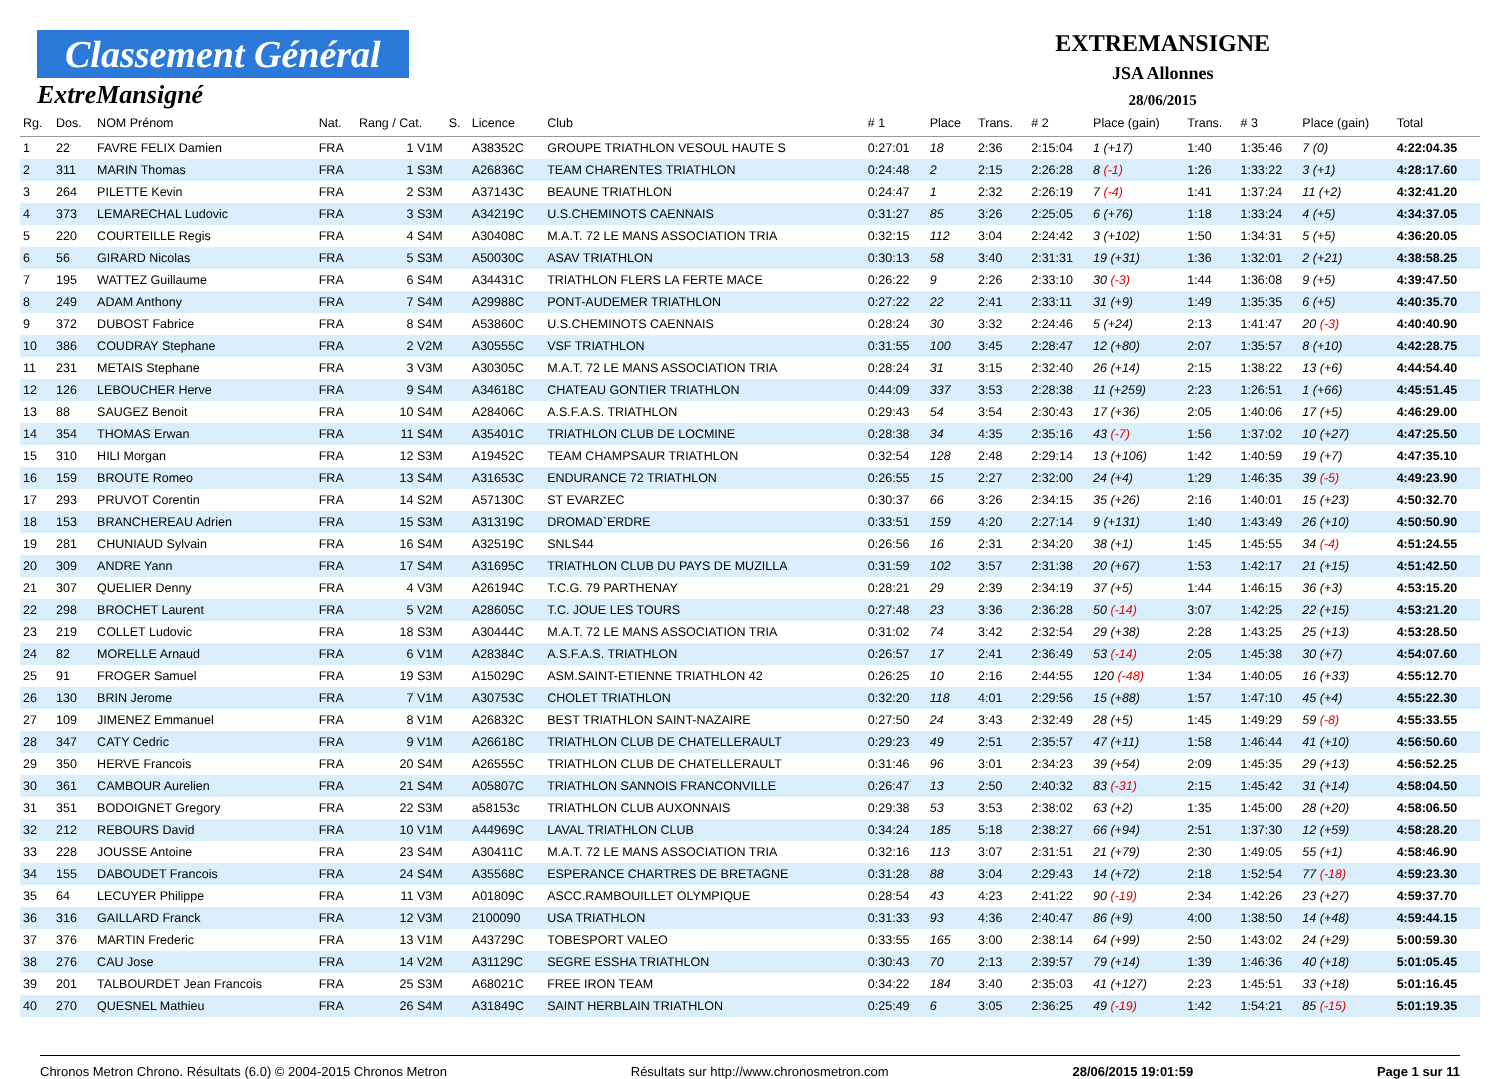Classement Général
ExtreMansigné
EXTREMANSIGNE
JSA Allonnes
28/06/2015
| Rg. | Dos. | NOM Prénom | Nat. | Rang / Cat. | S. | Licence | Club | # 1 | Place | Trans. | # 2 | Place (gain) | Trans. | # 3 | Place (gain) | Total |
| --- | --- | --- | --- | --- | --- | --- | --- | --- | --- | --- | --- | --- | --- | --- | --- | --- |
| 1 | 22 | FAVRE FELIX Damien | FRA | 1 V1M | | A38352C | GROUPE TRIATHLON VESOUL HAUTE S | 0:27:01 | 18 | 2:36 | 2:15:04 | 1 (+17) | 1:40 | 1:35:46 | 7 (0) | 4:22:04.35 |
| 2 | 311 | MARIN Thomas | FRA | 1 S3M | | A26836C | TEAM CHARENTES TRIATHLON | 0:24:48 | 2 | 2:15 | 2:26:28 | 8 (-1) | 1:26 | 1:33:22 | 3 (+1) | 4:28:17.60 |
| 3 | 264 | PILETTE Kevin | FRA | 2 S3M | | A37143C | BEAUNE TRIATHLON | 0:24:47 | 1 | 2:32 | 2:26:19 | 7 (-4) | 1:41 | 1:37:24 | 11 (+2) | 4:32:41.20 |
| 4 | 373 | LEMARECHAL Ludovic | FRA | 3 S3M | | A34219C | U.S.CHEMINOTS CAENNAIS | 0:31:27 | 85 | 3:26 | 2:25:05 | 6 (+76) | 1:18 | 1:33:24 | 4 (+5) | 4:34:37.05 |
| 5 | 220 | COURTEILLE Regis | FRA | 4 S4M | | A30408C | M.A.T. 72 LE MANS ASSOCIATION TRIA | 0:32:15 | 112 | 3:04 | 2:24:42 | 3 (+102) | 1:50 | 1:34:31 | 5 (+5) | 4:36:20.05 |
| 6 | 56 | GIRARD Nicolas | FRA | 5 S3M | | A50030C | ASAV TRIATHLON | 0:30:13 | 58 | 3:40 | 2:31:31 | 19 (+31) | 1:36 | 1:32:01 | 2 (+21) | 4:38:58.25 |
| 7 | 195 | WATTEZ Guillaume | FRA | 6 S4M | | A34431C | TRIATHLON FLERS LA FERTE MACE | 0:26:22 | 9 | 2:26 | 2:33:10 | 30 (-3) | 1:44 | 1:36:08 | 9 (+5) | 4:39:47.50 |
| 8 | 249 | ADAM Anthony | FRA | 7 S4M | | A29988C | PONT-AUDEMER TRIATHLON | 0:27:22 | 22 | 2:41 | 2:33:11 | 31 (+9) | 1:49 | 1:35:35 | 6 (+5) | 4:40:35.70 |
| 9 | 372 | DUBOST Fabrice | FRA | 8 S4M | | A53860C | U.S.CHEMINOTS CAENNAIS | 0:28:24 | 30 | 3:32 | 2:24:46 | 5 (+24) | 2:13 | 1:41:47 | 20 (-3) | 4:40:40.90 |
| 10 | 386 | COUDRAY Stephane | FRA | 2 V2M | | A30555C | VSF TRIATHLON | 0:31:55 | 100 | 3:45 | 2:28:47 | 12 (+80) | 2:07 | 1:35:57 | 8 (+10) | 4:42:28.75 |
| 11 | 231 | METAIS Stephane | FRA | 3 V3M | | A30305C | M.A.T. 72 LE MANS ASSOCIATION TRIA | 0:28:24 | 31 | 3:15 | 2:32:40 | 26 (+14) | 2:15 | 1:38:22 | 13 (+6) | 4:44:54.40 |
| 12 | 126 | LEBOUCHER Herve | FRA | 9 S4M | | A34618C | CHATEAU GONTIER TRIATHLON | 0:44:09 | 337 | 3:53 | 2:28:38 | 11 (+259) | 2:23 | 1:26:51 | 1 (+66) | 4:45:51.45 |
| 13 | 88 | SAUGEZ Benoit | FRA | 10 S4M | | A28406C | A.S.F.A.S. TRIATHLON | 0:29:43 | 54 | 3:54 | 2:30:43 | 17 (+36) | 2:05 | 1:40:06 | 17 (+5) | 4:46:29.00 |
| 14 | 354 | THOMAS Erwan | FRA | 11 S4M | | A35401C | TRIATHLON CLUB DE LOCMINE | 0:28:38 | 34 | 4:35 | 2:35:16 | 43 (-7) | 1:56 | 1:37:02 | 10 (+27) | 4:47:25.50 |
| 15 | 310 | HILI Morgan | FRA | 12 S3M | | A19452C | TEAM CHAMPSAUR TRIATHLON | 0:32:54 | 128 | 2:48 | 2:29:14 | 13 (+106) | 1:42 | 1:40:59 | 19 (+7) | 4:47:35.10 |
| 16 | 159 | BROUTE Romeo | FRA | 13 S4M | | A31653C | ENDURANCE 72 TRIATHLON | 0:26:55 | 15 | 2:27 | 2:32:00 | 24 (+4) | 1:29 | 1:46:35 | 39 (-5) | 4:49:23.90 |
| 17 | 293 | PRUVOT Corentin | FRA | 14 S2M | | A57130C | ST EVARZEC | 0:30:37 | 66 | 3:26 | 2:34:15 | 35 (+26) | 2:16 | 1:40:01 | 15 (+23) | 4:50:32.70 |
| 18 | 153 | BRANCHEREAU Adrien | FRA | 15 S3M | | A31319C | DROMAD`ERDRE | 0:33:51 | 159 | 4:20 | 2:27:14 | 9 (+131) | 1:40 | 1:43:49 | 26 (+10) | 4:50:50.90 |
| 19 | 281 | CHUNIAUD Sylvain | FRA | 16 S4M | | A32519C | SNLS44 | 0:26:56 | 16 | 2:31 | 2:34:20 | 38 (+1) | 1:45 | 1:45:55 | 34 (-4) | 4:51:24.55 |
| 20 | 309 | ANDRE Yann | FRA | 17 S4M | | A31695C | TRIATHLON CLUB DU PAYS DE MUZILLA | 0:31:59 | 102 | 3:57 | 2:31:38 | 20 (+67) | 1:53 | 1:42:17 | 21 (+15) | 4:51:42.50 |
| 21 | 307 | QUELIER Denny | FRA | 4 V3M | | A26194C | T.C.G. 79 PARTHENAY | 0:28:21 | 29 | 2:39 | 2:34:19 | 37 (+5) | 1:44 | 1:46:15 | 36 (+3) | 4:53:15.20 |
| 22 | 298 | BROCHET Laurent | FRA | 5 V2M | | A28605C | T.C. JOUE LES TOURS | 0:27:48 | 23 | 3:36 | 2:36:28 | 50 (-14) | 3:07 | 1:42:25 | 22 (+15) | 4:53:21.20 |
| 23 | 219 | COLLET Ludovic | FRA | 18 S3M | | A30444C | M.A.T. 72 LE MANS ASSOCIATION TRIA | 0:31:02 | 74 | 3:42 | 2:32:54 | 29 (+38) | 2:28 | 1:43:25 | 25 (+13) | 4:53:28.50 |
| 24 | 82 | MORELLE Arnaud | FRA | 6 V1M | | A28384C | A.S.F.A.S. TRIATHLON | 0:26:57 | 17 | 2:41 | 2:36:49 | 53 (-14) | 2:05 | 1:45:38 | 30 (+7) | 4:54:07.60 |
| 25 | 91 | FROGER Samuel | FRA | 19 S3M | | A15029C | ASM.SAINT-ETIENNE TRIATHLON 42 | 0:26:25 | 10 | 2:16 | 2:44:55 | 120 (-48) | 1:34 | 1:40:05 | 16 (+33) | 4:55:12.70 |
| 26 | 130 | BRIN Jerome | FRA | 7 V1M | | A30753C | CHOLET TRIATHLON | 0:32:20 | 118 | 4:01 | 2:29:56 | 15 (+88) | 1:57 | 1:47:10 | 45 (+4) | 4:55:22.30 |
| 27 | 109 | JIMENEZ Emmanuel | FRA | 8 V1M | | A26832C | BEST TRIATHLON SAINT-NAZAIRE | 0:27:50 | 24 | 3:43 | 2:32:49 | 28 (+5) | 1:45 | 1:49:29 | 59 (-8) | 4:55:33.55 |
| 28 | 347 | CATY Cedric | FRA | 9 V1M | | A26618C | TRIATHLON CLUB DE CHATELLERAULT | 0:29:23 | 49 | 2:51 | 2:35:57 | 47 (+11) | 1:58 | 1:46:44 | 41 (+10) | 4:56:50.60 |
| 29 | 350 | HERVE Francois | FRA | 20 S4M | | A26555C | TRIATHLON CLUB DE CHATELLERAULT | 0:31:46 | 96 | 3:01 | 2:34:23 | 39 (+54) | 2:09 | 1:45:35 | 29 (+13) | 4:56:52.25 |
| 30 | 361 | CAMBOUR Aurelien | FRA | 21 S4M | | A05807C | TRIATHLON SANNOIS FRANCONVILLE | 0:26:47 | 13 | 2:50 | 2:40:32 | 83 (-31) | 2:15 | 1:45:42 | 31 (+14) | 4:58:04.50 |
| 31 | 351 | BODOIGNET Gregory | FRA | 22 S3M | | a58153c | TRIATHLON CLUB AUXONNAIS | 0:29:38 | 53 | 3:53 | 2:38:02 | 63 (+2) | 1:35 | 1:45:00 | 28 (+20) | 4:58:06.50 |
| 32 | 212 | REBOURS David | FRA | 10 V1M | | A44969C | LAVAL TRIATHLON CLUB | 0:34:24 | 185 | 5:18 | 2:38:27 | 66 (+94) | 2:51 | 1:37:30 | 12 (+59) | 4:58:28.20 |
| 33 | 228 | JOUSSE Antoine | FRA | 23 S4M | | A30411C | M.A.T. 72 LE MANS ASSOCIATION TRIA | 0:32:16 | 113 | 3:07 | 2:31:51 | 21 (+79) | 2:30 | 1:49:05 | 55 (+1) | 4:58:46.90 |
| 34 | 155 | DABOUDET Francois | FRA | 24 S4M | | A35568C | ESPERANCE CHARTRES DE BRETAGNE | 0:31:28 | 88 | 3:04 | 2:29:43 | 14 (+72) | 2:18 | 1:52:54 | 77 (-18) | 4:59:23.30 |
| 35 | 64 | LECUYER Philippe | FRA | 11 V3M | | A01809C | ASCC.RAMBOUILLET OLYMPIQUE | 0:28:54 | 43 | 4:23 | 2:41:22 | 90 (-19) | 2:34 | 1:42:26 | 23 (+27) | 4:59:37.70 |
| 36 | 316 | GAILLARD Franck | FRA | 12 V3M | | 2100090 | USA TRIATHLON | 0:31:33 | 93 | 4:36 | 2:40:47 | 86 (+9) | 4:00 | 1:38:50 | 14 (+48) | 4:59:44.15 |
| 37 | 376 | MARTIN Frederic | FRA | 13 V1M | | A43729C | TOBESPORT VALEO | 0:33:55 | 165 | 3:00 | 2:38:14 | 64 (+99) | 2:50 | 1:43:02 | 24 (+29) | 5:00:59.30 |
| 38 | 276 | CAU Jose | FRA | 14 V2M | | A31129C | SEGRE ESSHA TRIATHLON | 0:30:43 | 70 | 2:13 | 2:39:57 | 79 (+14) | 1:39 | 1:46:36 | 40 (+18) | 5:01:05.45 |
| 39 | 201 | TALBOURDET Jean Francois | FRA | 25 S3M | | A68021C | FREE IRON TEAM | 0:34:22 | 184 | 3:40 | 2:35:03 | 41 (+127) | 2:23 | 1:45:51 | 33 (+18) | 5:01:16.45 |
| 40 | 270 | QUESNEL Mathieu | FRA | 26 S4M | | A31849C | SAINT HERBLAIN TRIATHLON | 0:25:49 | 6 | 3:05 | 2:36:25 | 49 (-19) | 1:42 | 1:54:21 | 85 (-15) | 5:01:19.35 |
Chronos Metron Chrono. Résultats (6.0) © 2004-2015 Chronos Metron Résultats sur http://www.chronosmetron.com 28/06/2015 19:01:59 Page 1 sur 11